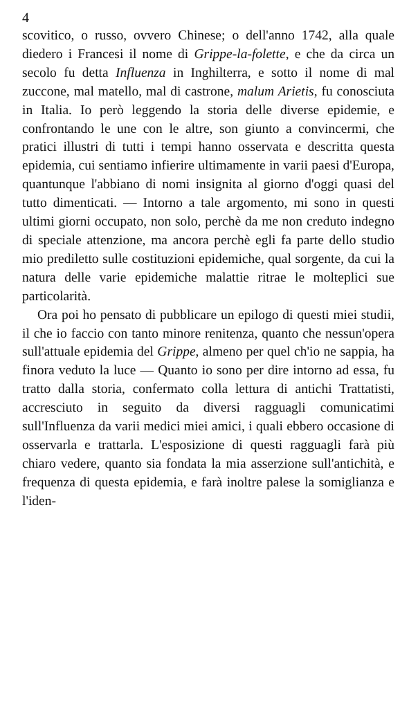4
scovitico, o russo, ovvero Chinese; o dell'anno 1742, alla quale diedero i Francesi il nome di Grippe-la-folette, e che da circa un secolo fu detta Influenza in Inghilterra, e sotto il nome di mal zuccone, mal matello, mal di castrone, malum Arietis, fu conosciuta in Italia. Io però leggendo la storia delle diverse epidemie, e confrontando le une con le altre, son giunto a convincermi, che pratici illustri di tutti i tempi hanno osservata e descritta questa epidemia, cui sentiamo infierire ultimamente in varii paesi d'Europa, quantunque l'abbiano di nomi insignita al giorno d'oggi quasi del tutto dimenticati. — Intorno a tale argomento, mi sono in questi ultimi giorni occupato, non solo, perchè da me non creduto indegno di speciale attenzione, ma ancora perchè egli fa parte dello studio mio prediletto sulle costituzioni epidemiche, qual sorgente, da cui la natura delle varie epidemiche malattie ritrae le molteplici sue particolarità.
Ora poi ho pensato di pubblicare un epilogo di questi miei studii, il che io faccio con tanto minore renitenza, quanto che nessun'opera sull'attuale epidemia del Grippe, almeno per quel ch'io ne sappia, ha finora veduto la luce — Quanto io sono per dire intorno ad essa, fu tratto dalla storia, confermato colla lettura di antichi Trattatisti, accresciuto in seguito da diversi ragguagli comunicatimi sull'Influenza da varii medici miei amici, i quali ebbero occasione di osservarla e trattarla. L'esposizione di questi ragguagli farà più chiaro vedere, quanto sia fondata la mia asserzione sull'antichità, e frequenza di questa epidemia, e farà inoltre palese la somiglianza e l'iden-